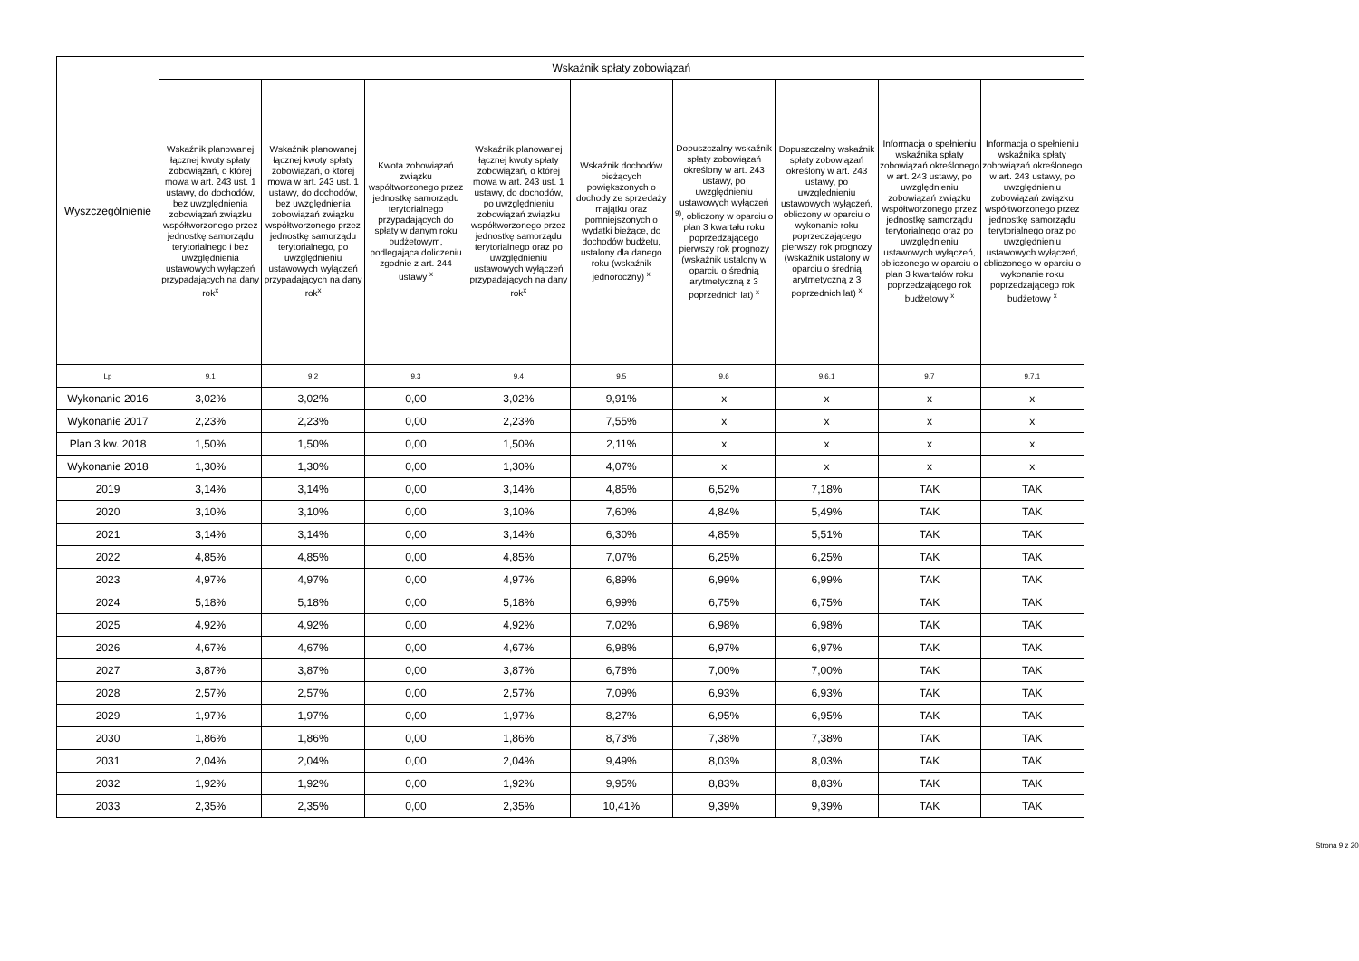| Wyszczególnienie | Wskaźnik spłaty zobowiązań | | | | | | | | |
| --- | --- | --- | --- | --- | --- | --- | --- | --- | --- |
| | Wskaźnik planowanej łącznej kwoty spłaty zobowiązań, o której mowa w art. 243 ust. 1 ustawy, do dochodów, bez uwzględnienia zobowiązań związku współtworzonego przez jednostkę samorządu terytorialnego i bez uwzględnienia ustawowych wyłączeń przypadających na dany rok<sup>x</sup> | Wskaźnik planowanej łącznej kwoty spłaty zobowiązań, o której mowa w art. 243 ust. 1 ustawy, do dochodów, bez uwzględnienia zobowiązań związku współtworzonego przez jednostkę samorządu terytorialnego, po uwzględnieniu ustawowych wyłączeń przypadających na dany rok<sup>x</sup> | Kwota zobowiązań związku współtworzonego przez jednostkę samorządu terytorialnego przypadających do spłaty w danym roku budżetowym, podlegająca doliczeniu zgodnie z art. 244 ustawy <sup>x</sup> | Wskaźnik planowanej łącznej kwoty spłaty zobowiązań, o której mowa w art. 243 ust. 1 ustawy, do dochodów, po uwzględnieniu zobowiązań związku współtworzonego przez jednostkę samorządu terytorialnego oraz po uwzględnieniu ustawowych wyłączeń przypadających na dany rok<sup>x</sup> | Wskaźnik dochodów bieżących powiększonych o dochody ze sprzedaży majątku oraz pomniejszonych o wydatki bieżące, do dochodów budżetu, ustalony dla danego roku (wskaźnik jednoroczny) <sup>x</sup> | Dopuszczalny wskaźnik spłaty zobowiązań określony w art. 243 ustawy, po uwzględnieniu ustawowych wyłączeń <sup>9)</sup>, obliczony w oparciu o plan 3 kwartału roku poprzedzającego pierwszy rok prognozy (wskaźnik ustalony w oparciu o średnią arytmetyczną z 3 poprzednich lat) <sup>x</sup> | Dopuszczalny wskaźnik spłaty zobowiązań określony w art. 243 ustawy, po uwzględnieniu ustawowych wyłączeń, obliczony w oparciu o wykonanie roku poprzedzającego pierwszy rok prognozy (wskaźnik ustalony w oparciu o średnią arytmetyczną z 3 poprzednich lat) <sup>x</sup> | Informacja o spełnieniu wskaźnika spłaty zobowiązań określonego w art. 243 ustawy, po uwzględnieniu zobowiązań związku współtworzonego przez jednostkę samorządu terytorialnego oraz po uwzględnieniu ustawowych wyłączeń, obliczonego w oparciu o plan 3 kwartałów roku poprzedzającego rok budżetowy <sup>x</sup> | Informacja o spełnieniu wskaźnika spłaty zobowiązań określonego w art. 243 ustawy, po uwzględnieniu zobowiązań związku współtworzonego przez jednostkę samorządu terytorialnego oraz po uwzględnieniu ustawowych wyłączeń, obliczonego w oparciu o wykonanie roku poprzedzającego rok budżetowy <sup>x</sup> |
| Lp | 9.1 | 9.2 | 9.3 | 9.4 | 9.5 | 9.6 | 9.6.1 | 9.7 | 9.7.1 |
| Wykonanie 2016 | 3,02% | 3,02% | 0,00 | 3,02% | 9,91% | x | x | x | x |
| Wykonanie 2017 | 2,23% | 2,23% | 0,00 | 2,23% | 7,55% | x | x | x | x |
| Plan 3 kw. 2018 | 1,50% | 1,50% | 0,00 | 1,50% | 2,11% | x | x | x | x |
| Wykonanie 2018 | 1,30% | 1,30% | 0,00 | 1,30% | 4,07% | x | x | x | x |
| 2019 | 3,14% | 3,14% | 0,00 | 3,14% | 4,85% | 6,52% | 7,18% | TAK | TAK |
| 2020 | 3,10% | 3,10% | 0,00 | 3,10% | 7,60% | 4,84% | 5,49% | TAK | TAK |
| 2021 | 3,14% | 3,14% | 0,00 | 3,14% | 6,30% | 4,85% | 5,51% | TAK | TAK |
| 2022 | 4,85% | 4,85% | 0,00 | 4,85% | 7,07% | 6,25% | 6,25% | TAK | TAK |
| 2023 | 4,97% | 4,97% | 0,00 | 4,97% | 6,89% | 6,99% | 6,99% | TAK | TAK |
| 2024 | 5,18% | 5,18% | 0,00 | 5,18% | 6,99% | 6,75% | 6,75% | TAK | TAK |
| 2025 | 4,92% | 4,92% | 0,00 | 4,92% | 7,02% | 6,98% | 6,98% | TAK | TAK |
| 2026 | 4,67% | 4,67% | 0,00 | 4,67% | 6,98% | 6,97% | 6,97% | TAK | TAK |
| 2027 | 3,87% | 3,87% | 0,00 | 3,87% | 6,78% | 7,00% | 7,00% | TAK | TAK |
| 2028 | 2,57% | 2,57% | 0,00 | 2,57% | 7,09% | 6,93% | 6,93% | TAK | TAK |
| 2029 | 1,97% | 1,97% | 0,00 | 1,97% | 8,27% | 6,95% | 6,95% | TAK | TAK |
| 2030 | 1,86% | 1,86% | 0,00 | 1,86% | 8,73% | 7,38% | 7,38% | TAK | TAK |
| 2031 | 2,04% | 2,04% | 0,00 | 2,04% | 9,49% | 8,03% | 8,03% | TAK | TAK |
| 2032 | 1,92% | 1,92% | 0,00 | 1,92% | 9,95% | 8,83% | 8,83% | TAK | TAK |
| 2033 | 2,35% | 2,35% | 0,00 | 2,35% | 10,41% | 9,39% | 9,39% | TAK | TAK |
Strona 9 z 20